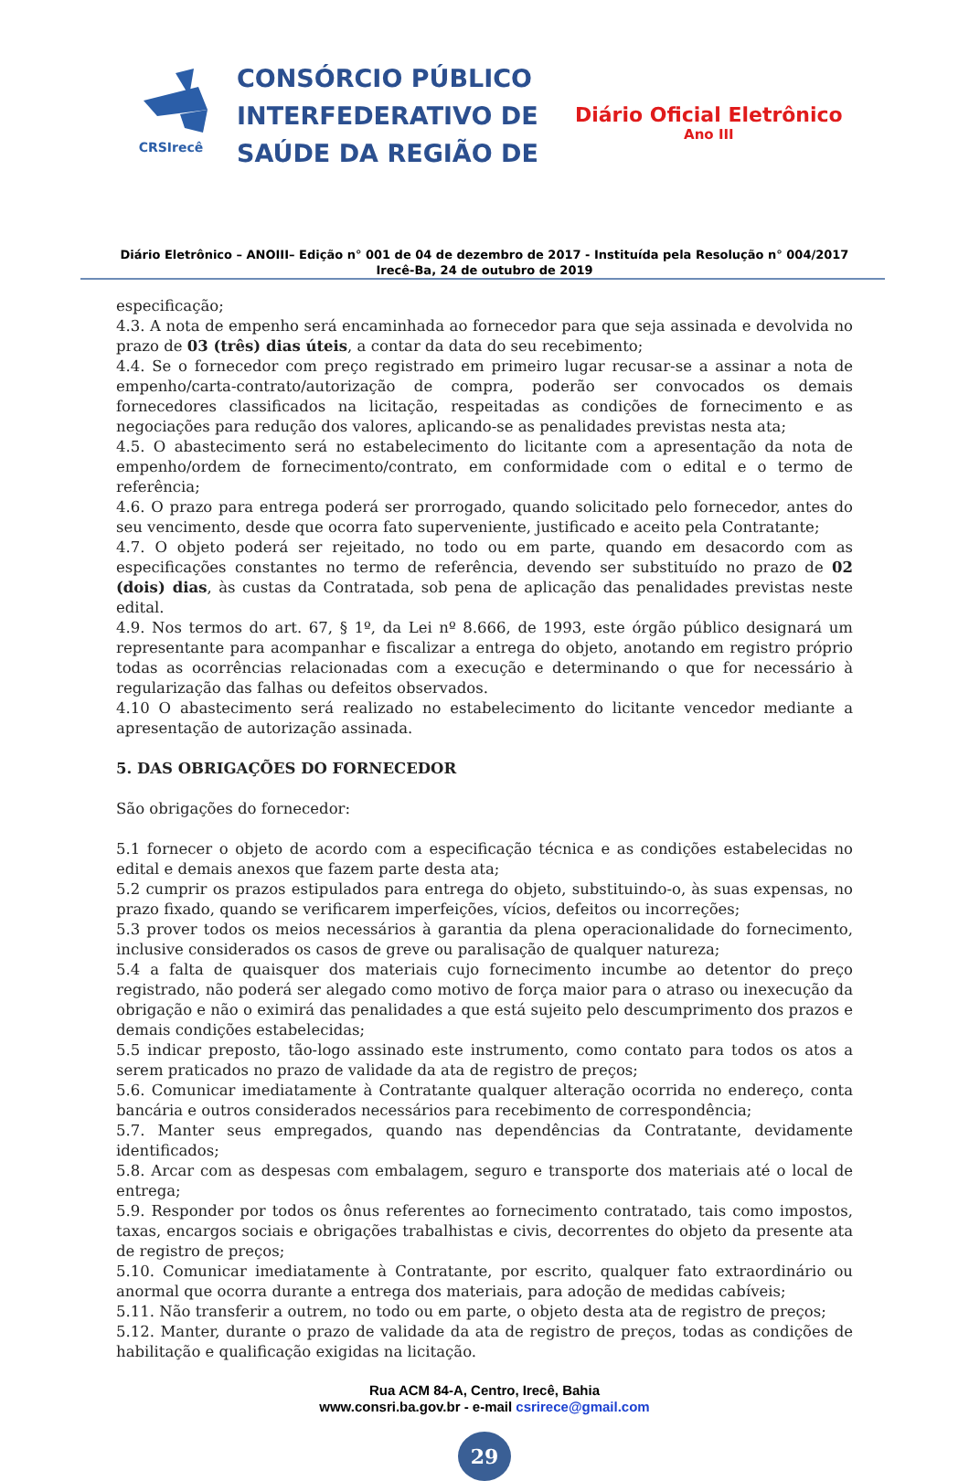CRSIrecê
CONSÓRCIO PÚBLICO
INTERFEDERATIVO DE
SAÚDE DA REGIÃO DE
Diário Oficial Eletrônico
Ano III
Diário Eletrônico – ANOIII– Edição n° 001 de 04 de dezembro de 2017 - Instituída pela Resolução n° 004/2017
Irecê-Ba, 24 de outubro de 2019
especificação;
4.3. A nota de empenho será encaminhada ao fornecedor para que seja assinada e devolvida no prazo de 03 (três) dias úteis, a contar da data do seu recebimento;
4.4. Se o fornecedor com preço registrado em primeiro lugar recusar-se a assinar a nota de empenho/carta-contrato/autorização de compra, poderão ser convocados os demais fornecedores classificados na licitação, respeitadas as condições de fornecimento e as negociações para redução dos valores, aplicando-se as penalidades previstas nesta ata;
4.5. O abastecimento será no estabelecimento do licitante com a apresentação da nota de empenho/ordem de fornecimento/contrato, em conformidade com o edital e o termo de referência;
4.6. O prazo para entrega poderá ser prorrogado, quando solicitado pelo fornecedor, antes do seu vencimento, desde que ocorra fato superveniente, justificado e aceito pela Contratante;
4.7. O objeto poderá ser rejeitado, no todo ou em parte, quando em desacordo com as especificações constantes no termo de referência, devendo ser substituído no prazo de 02 (dois) dias, às custas da Contratada, sob pena de aplicação das penalidades previstas neste edital.
4.9. Nos termos do art. 67, § 1º, da Lei nº 8.666, de 1993, este órgão público designará um representante para acompanhar e fiscalizar a entrega do objeto, anotando em registro próprio todas as ocorrências relacionadas com a execução e determinando o que for necessário à regularização das falhas ou defeitos observados.
4.10 O abastecimento será realizado no estabelecimento do licitante vencedor mediante a apresentação de autorização assinada.
5. DAS OBRIGAÇÕES DO FORNECEDOR
São obrigações do fornecedor:
5.1 fornecer o objeto de acordo com a especificação técnica e as condições estabelecidas no edital e demais anexos que fazem parte desta ata;
5.2 cumprir os prazos estipulados para entrega do objeto, substituindo-o, às suas expensas, no prazo fixado, quando se verificarem imperfeições, vícios, defeitos ou incorreções;
5.3 prover todos os meios necessários à garantia da plena operacionalidade do fornecimento, inclusive considerados os casos de greve ou paralisação de qualquer natureza;
5.4 a falta de quaisquer dos materiais cujo fornecimento incumbe ao detentor do preço registrado, não poderá ser alegado como motivo de força maior para o atraso ou inexecução da obrigação e não o eximirá das penalidades a que está sujeito pelo descumprimento dos prazos e demais condições estabelecidas;
5.5 indicar preposto, tão-logo assinado este instrumento, como contato para todos os atos a serem praticados no prazo de validade da ata de registro de preços;
5.6. Comunicar imediatamente à Contratante qualquer alteração ocorrida no endereço, conta bancária e outros considerados necessários para recebimento de correspondência;
5.7. Manter seus empregados, quando nas dependências da Contratante, devidamente identificados;
5.8. Arcar com as despesas com embalagem, seguro e transporte dos materiais até o local de entrega;
5.9. Responder por todos os ônus referentes ao fornecimento contratado, tais como impostos, taxas, encargos sociais e obrigações trabalhistas e civis, decorrentes do objeto da presente ata de registro de preços;
5.10. Comunicar imediatamente à Contratante, por escrito, qualquer fato extraordinário ou anormal que ocorra durante a entrega dos materiais, para adoção de medidas cabíveis;
5.11. Não transferir a outrem, no todo ou em parte, o objeto desta ata de registro de preços;
5.12. Manter, durante o prazo de validade da ata de registro de preços, todas as condições de habilitação e qualificação exigidas na licitação.
Rua ACM 84-A, Centro, Irecê, Bahia
www.consri.ba.gov.br - e-mail csrirece@gmail.com
29